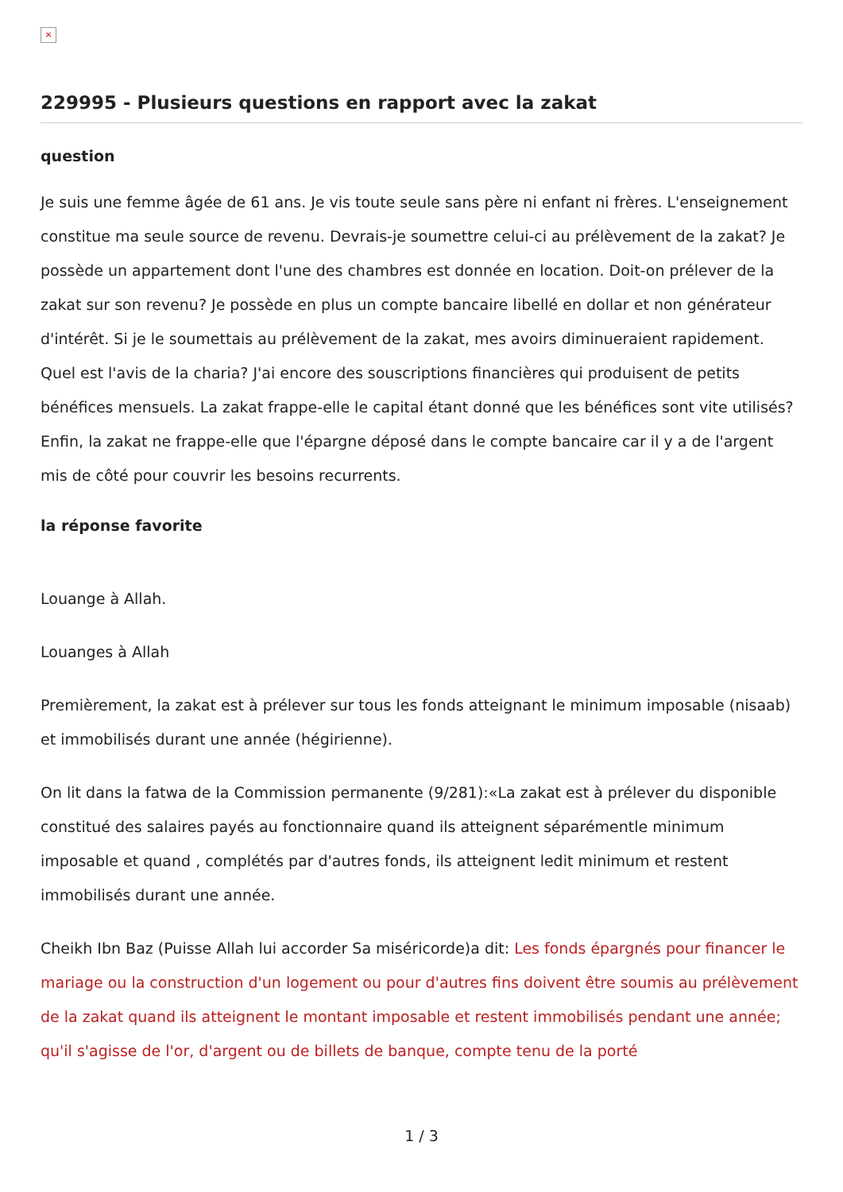×
229995 - Plusieurs questions en rapport avec la zakat
question
Je suis une femme âgée de 61 ans. Je vis toute seule sans père ni enfant ni frères. L'enseignement constitue ma seule source de revenu. Devrais-je soumettre celui-ci au prélèvement de la zakat? Je possède un appartement dont l'une des chambres est donnée en location. Doit-on prélever de la zakat sur son revenu? Je possède en plus un compte bancaire libellé en dollar et non générateur d'intérêt. Si je le soumettais au prélèvement de la zakat, mes avoirs diminueraient rapidement. Quel est l'avis de la charia? J'ai encore des souscriptions financières qui produisent de petits bénéfices mensuels. La zakat frappe-elle le capital étant donné que les bénéfices sont vite utilisés? Enfin, la zakat ne frappe-elle que l'épargne déposé dans le compte bancaire car il y a de l'argent mis de côté pour couvrir les besoins recurrents.
la réponse favorite
Louange à Allah.
Louanges à Allah
Premièrement, la zakat est à prélever sur tous les fonds atteignant le minimum imposable (nisaab) et immobilisés durant une année (hégirienne).
On lit dans la fatwa de la Commission permanente (9/281):«La zakat est à prélever du disponible constitué des salaires payés au fonctionnaire quand ils atteignent séparémentle minimum imposable et quand , complétés par d'autres fonds, ils atteignent ledit minimum et restent immobilisés durant une année.
Cheikh Ibn Baz (Puisse Allah lui accorder Sa miséricorde)a dit: Les fonds épargnés pour financer le mariage ou la construction d'un logement ou pour d'autres fins doivent être soumis au prélèvement de la zakat quand ils atteignent le montant imposable et restent immobilisés pendant une année; qu'il s'agisse de l'or, d'argent ou de billets de banque, compte tenu de la porté
1 / 3